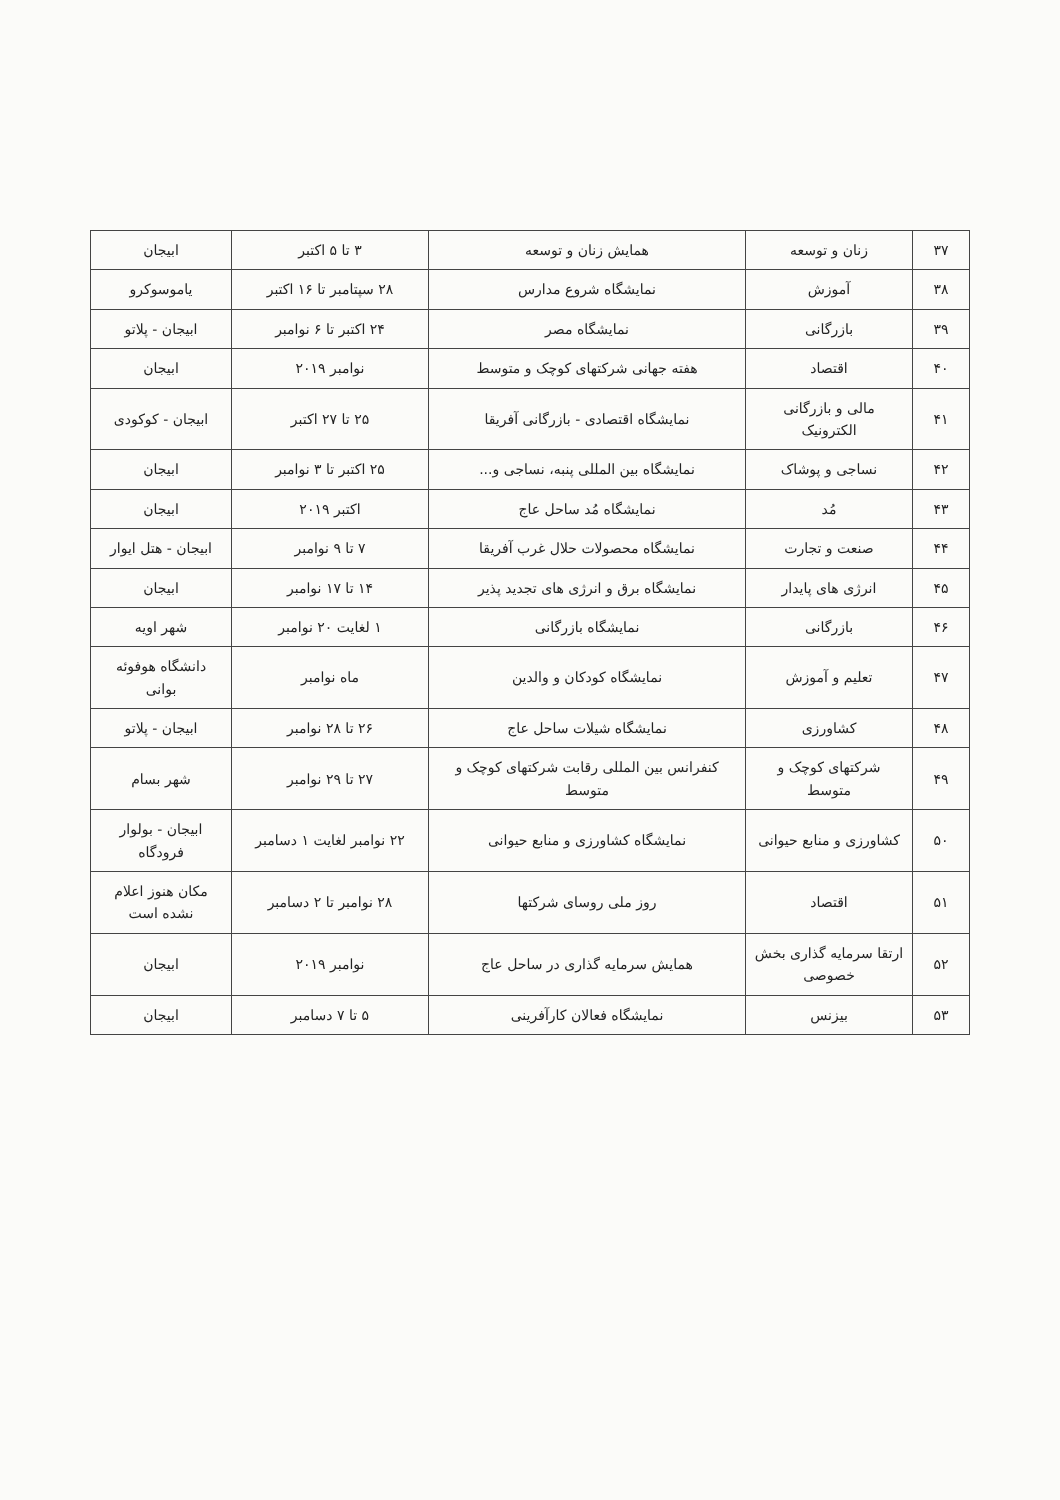| ۳۷ | زنان و توسعه | همایش زنان و توسعه | ۳ تا ۵ اکتبر | ابیجان |
| ۳۸ | آموزش | نمایشگاه شروع مدارس | ۲۸ سپتامبر تا ۱۶ اکتبر | یاموسوکرو |
| ۳۹ | بازرگانی | نمایشگاه مصر | ۲۴ اکتبر تا ۶ نوامبر | ابیجان - پلاتو |
| ۴۰ | اقتصاد | هفته جهانی شرکتهای کوچک و متوسط | نوامبر ۲۰۱۹ | ابیجان |
| ۴۱ | مالی و بازرگانی الکترونیک | نمایشگاه اقتصادی - بازرگانی آفریقا | ۲۵ تا ۲۷ اکتبر | ابیجان - کوکودی |
| ۴۲ | نساجی و پوشاک | نمایشگاه بین المللی پنبه، نساجی و... | ۲۵ اکتبر تا ۳ نوامبر | ابیجان |
| ۴۳ | مُد | نمایشگاه مُد ساحل عاج | اکتبر ۲۰۱۹ | ابیجان |
| ۴۴ | صنعت و تجارت | نمایشگاه محصولات حلال غرب آفریقا | ۷ تا ۹ نوامبر | ابیجان - هتل ایوار |
| ۴۵ | انرژی های پایدار | نمایشگاه برق و انرژی های تجدید پذیر | ۱۴ تا ۱۷ نوامبر | ابیجان |
| ۴۶ | بازرگانی | نمایشگاه بازرگانی | ۱ لغایت ۲۰ نوامبر | شهر اویه |
| ۴۷ | تعلیم و آموزش | نمایشگاه کودکان و والدین | ماه نوامبر | دانشگاه هوفوئه بوانی |
| ۴۸ | کشاورزی | نمایشگاه شیلات ساحل عاج | ۲۶ تا ۲۸ نوامبر | ابیجان - پلاتو |
| ۴۹ | شرکتهای کوچک و متوسط | کنفرانس بین المللی رقابت شرکتهای کوچک و متوسط | ۲۷ تا ۲۹ نوامبر | شهر بسام |
| ۵۰ | کشاورزی و منابع حیوانی | نمایشگاه کشاورزی و منابع حیوانی | ۲۲ نوامبر لغایت ۱ دسامبر | ابیجان - بولوار فرودگاه |
| ۵۱ | اقتصاد | روز ملی روسای شرکتها | ۲۸ نوامبر تا ۲ دسامبر | مکان هنوز اعلام نشده است |
| ۵۲ | ارتقا سرمایه گذاری بخش خصوصی | همایش سرمایه گذاری در ساحل عاج | نوامبر ۲۰۱۹ | ابیجان |
| ۵۳ | بیزنس | نمایشگاه فعالان کارآفرینی | ۵ تا ۷ دسامبر | ابیجان |